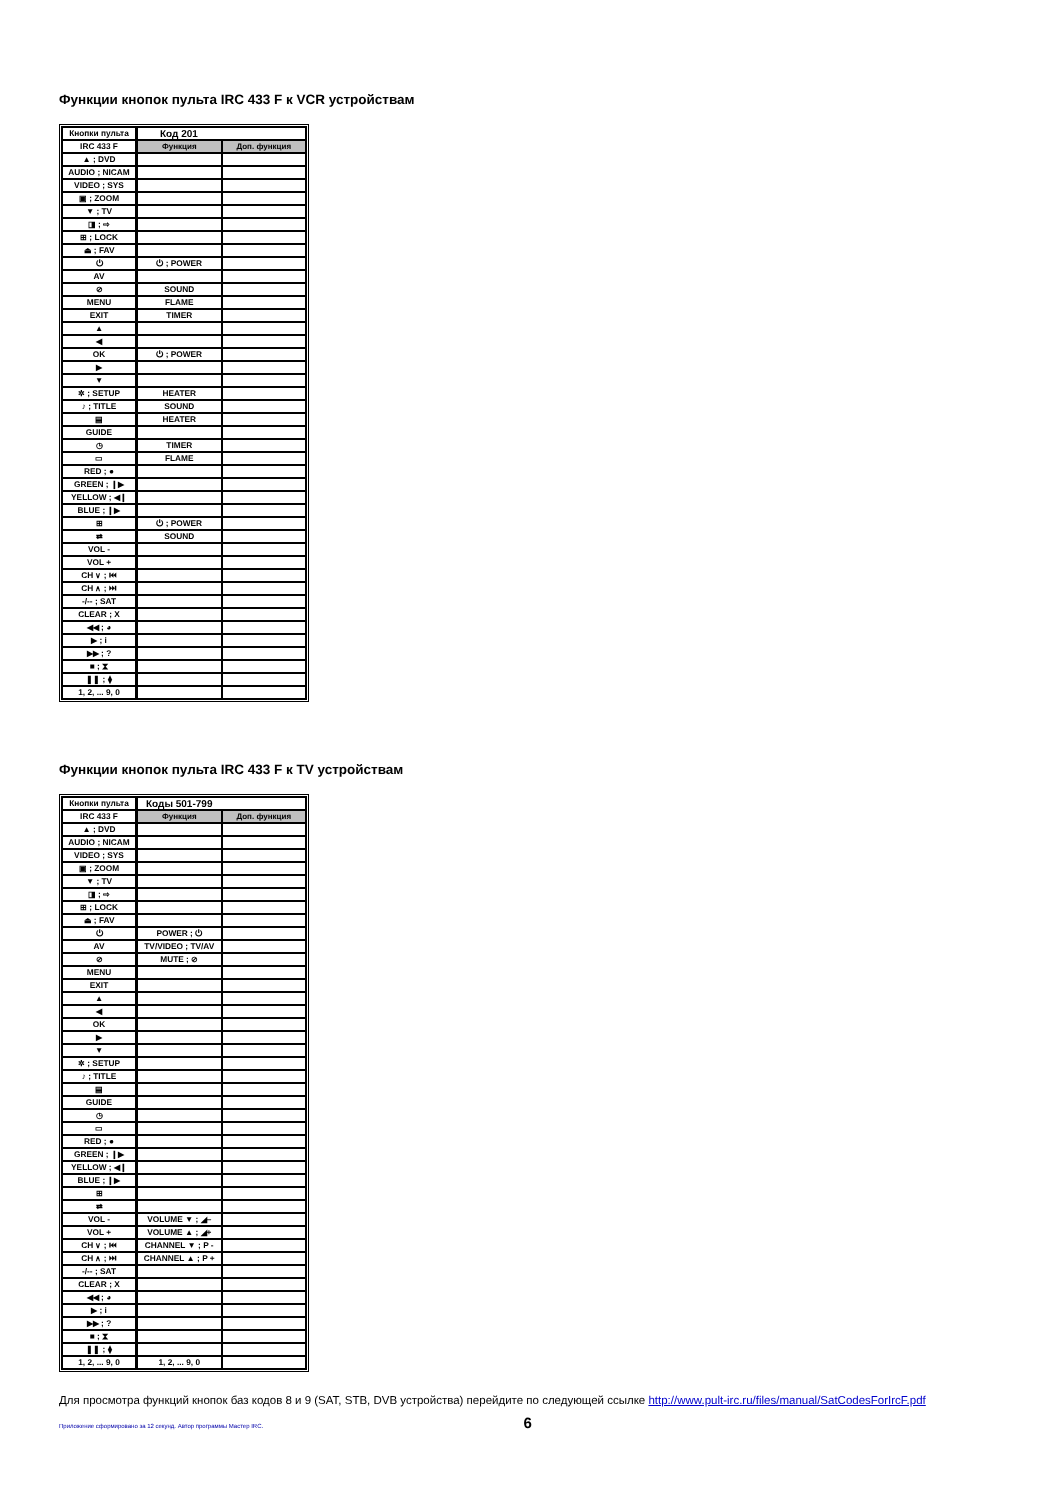Функции кнопок пульта IRC 433 F к VCR устройствам
| Кнопки пульта | Код 201 | |
| IRC 433 F | Функция | Доп. функция |
| ▲ ; DVD | | |
| AUDIO ; NICAM | | |
| VIDEO ; SYS | | |
| ▣ ; ZOOM | | |
| ▼ ; TV | | |
| ◨ ; ⇨ | | |
| ⊞ ; LOCK | | |
| ⏏ ; FAV | | |
| ⏻ | ⏻ ; POWER | |
| AV | | |
| ⊘ | SOUND | |
| MENU | FLAME | |
| EXIT | TIMER | |
| ▲ | | |
| ◀ | | |
| OK | ⏻ ; POWER | |
| ▶ | | |
| ▼ | | |
| ✲ ; SETUP | HEATER | |
| ♪ ; TITLE | SOUND | |
| ▤ | HEATER | |
| GUIDE | | |
| ◷ | TIMER | |
| ▭ | FLAME | |
| RED ; ● | | |
| GREEN ; ❙▶ | | |
| YELLOW ; ◀❙ | | |
| BLUE ; ❙▶ | | |
| ⊞ | ⏻ ; POWER | |
| ⇄ | SOUND | |
| VOL - | | |
| VOL + | | |
| CH ∨ ; ⏮ | | |
| CH ∧ ; ⏭ | | |
| -/-- ; SAT | | |
| CLEAR ; X | | |
| ◀◀ ; ◕ | | |
| ▶ ; i | | |
| ▶▶ ; ? | | |
| ■ ; ⧗ | | |
| ❚❚ ; ⧫ | | |
| 1, 2, ... 9, 0 | | |
Функции кнопок пульта IRC 433 F к TV устройствам
| Кнопки пульта | Коды 501-799 | |
| IRC 433 F | Функция | Доп. функция |
| ▲ ; DVD | | |
| AUDIO ; NICAM | | |
| VIDEO ; SYS | | |
| ▣ ; ZOOM | | |
| ▼ ; TV | | |
| ◨ ; ⇨ | | |
| ⊞ ; LOCK | | |
| ⏏ ; FAV | | |
| ⏻ | POWER ; ⏻ | |
| AV | TV/VIDEO ; TV/AV | |
| ⊘ | MUTE ; ⊘ | |
| MENU | | |
| EXIT | | |
| ▲ | | |
| ◀ | | |
| OK | | |
| ▶ | | |
| ▼ | | |
| ✲ ; SETUP | | |
| ♪ ; TITLE | | |
| ▤ | | |
| GUIDE | | |
| ◷ | | |
| ▭ | | |
| RED ; ● | | |
| GREEN ; ❙▶ | | |
| YELLOW ; ◀❙ | | |
| BLUE ; ❙▶ | | |
| ⊞ | | |
| ⇄ | | |
| VOL - | VOLUME ▼ ; ◢– | |
| VOL + | VOLUME ▲ ; ◢+ | |
| CH ∨ ; ⏮ | CHANNEL ▼ ; P - | |
| CH ∧ ; ⏭ | CHANNEL ▲ ; P + | |
| -/-- ; SAT | | |
| CLEAR ; X | | |
| ◀◀ ; ◕ | | |
| ▶ ; i | | |
| ▶▶ ; ? | | |
| ■ ; ⧗ | | |
| ❚❚ ; ⧫ | | |
| 1, 2, ... 9, 0 | 1, 2, ... 9, 0 | |
Для просмотра функций кнопок баз кодов 8 и 9 (SAT, STB, DVB устройства) перейдите по следующей ссылке http://www.pult-irc.ru/files/manual/SatCodesForIrcF.pdf
Приложение сформировано за 12 секунд. Автор программы Мастер IRC. 6